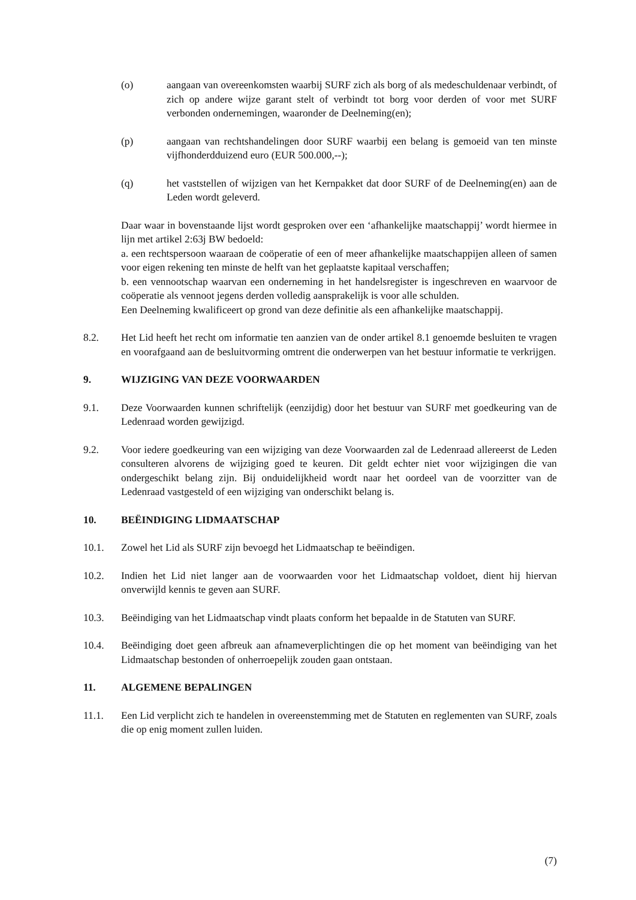(o) aangaan van overeenkomsten waarbij SURF zich als borg of als medeschuldenaar verbindt, of zich op andere wijze garant stelt of verbindt tot borg voor derden of voor met SURF verbonden ondernemingen, waaronder de Deelneming(en);
(p) aangaan van rechtshandelingen door SURF waarbij een belang is gemoeid van ten minste vijfhonderdduizend euro (EUR 500.000,--);
(q) het vaststellen of wijzigen van het Kernpakket dat door SURF of de Deelneming(en) aan de Leden wordt geleverd.
Daar waar in bovenstaande lijst wordt gesproken over een ‘afhankelijke maatschappij’ wordt hiermee in lijn met artikel 2:63j BW bedoeld:
a. een rechtspersoon waaraan de coöperatie of een of meer afhankelijke maatschappijen alleen of samen voor eigen rekening ten minste de helft van het geplaatste kapitaal verschaffen;
b. een vennootschap waarvan een onderneming in het handelsregister is ingeschreven en waarvoor de coöperatie als vennoot jegens derden volledig aansprakelijk is voor alle schulden.
Een Deelneming kwalificeert op grond van deze definitie als een afhankelijke maatschappij.
8.2. Het Lid heeft het recht om informatie ten aanzien van de onder artikel 8.1 genoemde besluiten te vragen en voorafgaand aan de besluitvorming omtrent die onderwerpen van het bestuur informatie te verkrijgen.
9. WIJZIGING VAN DEZE VOORWAARDEN
9.1. Deze Voorwaarden kunnen schriftelijk (eenzijdig) door het bestuur van SURF met goedkeuring van de Ledenraad worden gewijzigd.
9.2. Voor iedere goedkeuring van een wijziging van deze Voorwaarden zal de Ledenraad allereerst de Leden consulteren alvorens de wijziging goed te keuren. Dit geldt echter niet voor wijzigingen die van ondergeschikt belang zijn. Bij onduidelijkheid wordt naar het oordeel van de voorzitter van de Ledenraad vastgesteld of een wijziging van onderschikt belang is.
10. BEËINDIGING LIDMAATSCHAP
10.1. Zowel het Lid als SURF zijn bevoegd het Lidmaatschap te beëindigen.
10.2. Indien het Lid niet langer aan de voorwaarden voor het Lidmaatschap voldoet, dient hij hiervan onverwijld kennis te geven aan SURF.
10.3. Beëindiging van het Lidmaatschap vindt plaats conform het bepaalde in de Statuten van SURF.
10.4. Beëindiging doet geen afbreuk aan afnameverplichtingen die op het moment van beëindiging van het Lidmaatschap bestonden of onherroepelijk zouden gaan ontstaan.
11. ALGEMENE BEPALINGEN
11.1. Een Lid verplicht zich te handelen in overeenstemming met de Statuten en reglementen van SURF, zoals die op enig moment zullen luiden.
(7)